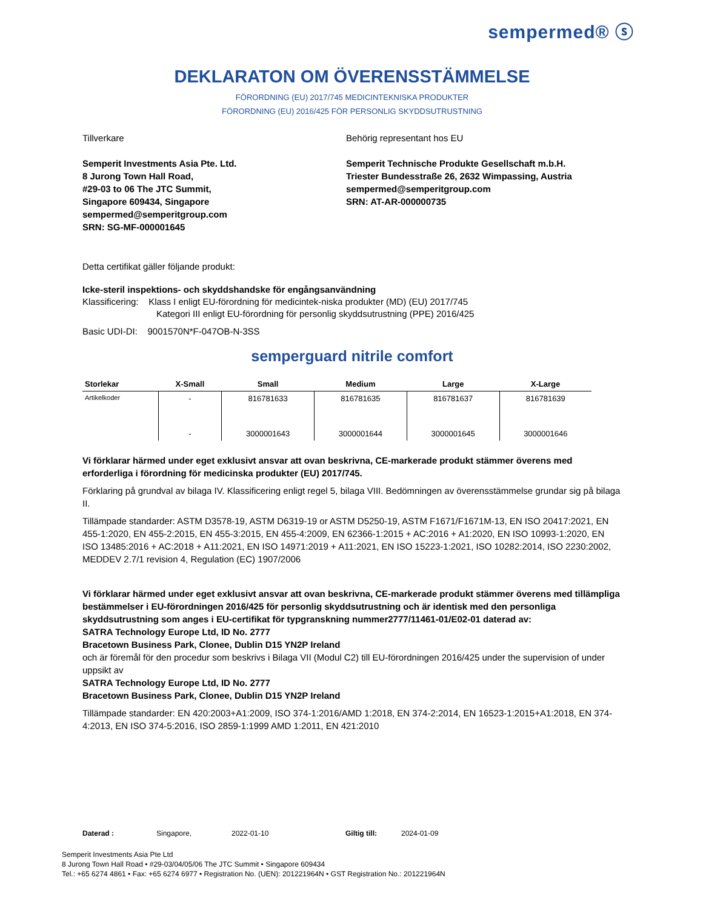sempermed® ⓢ
DEKLARATON OM ÖVERENSSTÄMMELSE
FÖRORDNING (EU) 2017/745 MEDICINTEKNISKA PRODUKTER
FÖRORDNING (EU) 2016/425 FÖR PERSONLIG SKYDDSUTRUSTNING
Tillverkare
Semperit Investments Asia Pte. Ltd.
8 Jurong Town Hall Road,
#29-03 to 06 The JTC Summit,
Singapore 609434, Singapore
sempermed@semperitgroup.com
SRN: SG-MF-000001645
Behörig representant hos EU
Semperit Technische Produkte Gesellschaft m.b.H.
Triester Bundesstraße 26, 2632 Wimpassing, Austria
sempermed@semperitgroup.com
SRN: AT-AR-000000735
Detta certifikat gäller följande produkt:
Icke-steril inspektions- och skyddshandske för engångsanvändning
Klassificering: Klass I enligt EU-förordning för medicintek-niska produkter (MD) (EU) 2017/745
Kategori III enligt EU-förordning för personlig skyddsutrustning (PPE) 2016/425
Basic UDI-DI: 9001570N*F-047OB-N-3SS
semperguard nitrile comfort
| Storlekar | X-Small | Small | Medium | Large | X-Large |
| --- | --- | --- | --- | --- | --- |
| Artikelkoder | - | 816781633 | 816781635 | 816781637 | 816781639 |
| | - | 3000001643 | 3000001644 | 3000001645 | 3000001646 |
Vi förklarar härmed under eget exklusivt ansvar att ovan beskrivna, CE-markerade produkt stämmer överens med erforderliga i förordning för medicinska produkter (EU) 2017/745.
Förklaring på grundval av bilaga IV. Klassificering enligt regel 5, bilaga VIII. Bedömningen av överensstämmelse grundar sig på bilaga II.
Tillämpade standarder: ASTM D3578-19, ASTM D6319-19 or ASTM D5250-19, ASTM F1671/F1671M-13, EN ISO 20417:2021, EN 455-1:2020, EN 455-2:2015, EN 455-3:2015, EN 455-4:2009, EN 62366-1:2015 + AC:2016 + A1:2020, EN ISO 10993-1:2020, EN ISO 13485:2016 + AC:2018 + A11:2021, EN ISO 14971:2019 + A11:2021, EN ISO 15223-1:2021, ISO 10282:2014, ISO 2230:2002, MEDDEV 2.7/1 revision 4, Regulation (EC) 1907/2006
Vi förklarar härmed under eget exklusivt ansvar att ovan beskrivna, CE-markerade produkt stämmer överens med tillämpliga bestämmelser i EU-förordningen 2016/425 för personlig skyddsutrustning och är identisk med den personliga skyddsutrustning som anges i EU-certifikat för typgranskning nummer2777/11461-01/E02-01 daterad av:
SATRA Technology Europe Ltd, ID No. 2777
Bracetown Business Park, Clonee, Dublin D15 YN2P Ireland
och är föremål för den procedur som beskrivs i Bilaga VII (Modul C2) till EU-förordningen 2016/425 under the supervision of under uppsikt av
SATRA Technology Europe Ltd, ID No. 2777
Bracetown Business Park, Clonee, Dublin D15 YN2P Ireland
Tillämpade standarder: EN 420:2003+A1:2009, ISO 374-1:2016/AMD 1:2018, EN 374-2:2014, EN 16523-1:2015+A1:2018, EN 374-4:2013, EN ISO 374-5:2016, ISO 2859-1:1999 AMD 1:2011, EN 421:2010
Daterad : Singapore, 2022-01-10 Giltig till: 2024-01-09
Semperit Investments Asia Pte Ltd
8 Jurong Town Hall Road • #29-03/04/05/06 The JTC Summit • Singapore 609434
Tel.: +65 6274 4861 • Fax: +65 6274 6977 • Registration No. (UEN): 201221964N • GST Registration No.: 201221964N